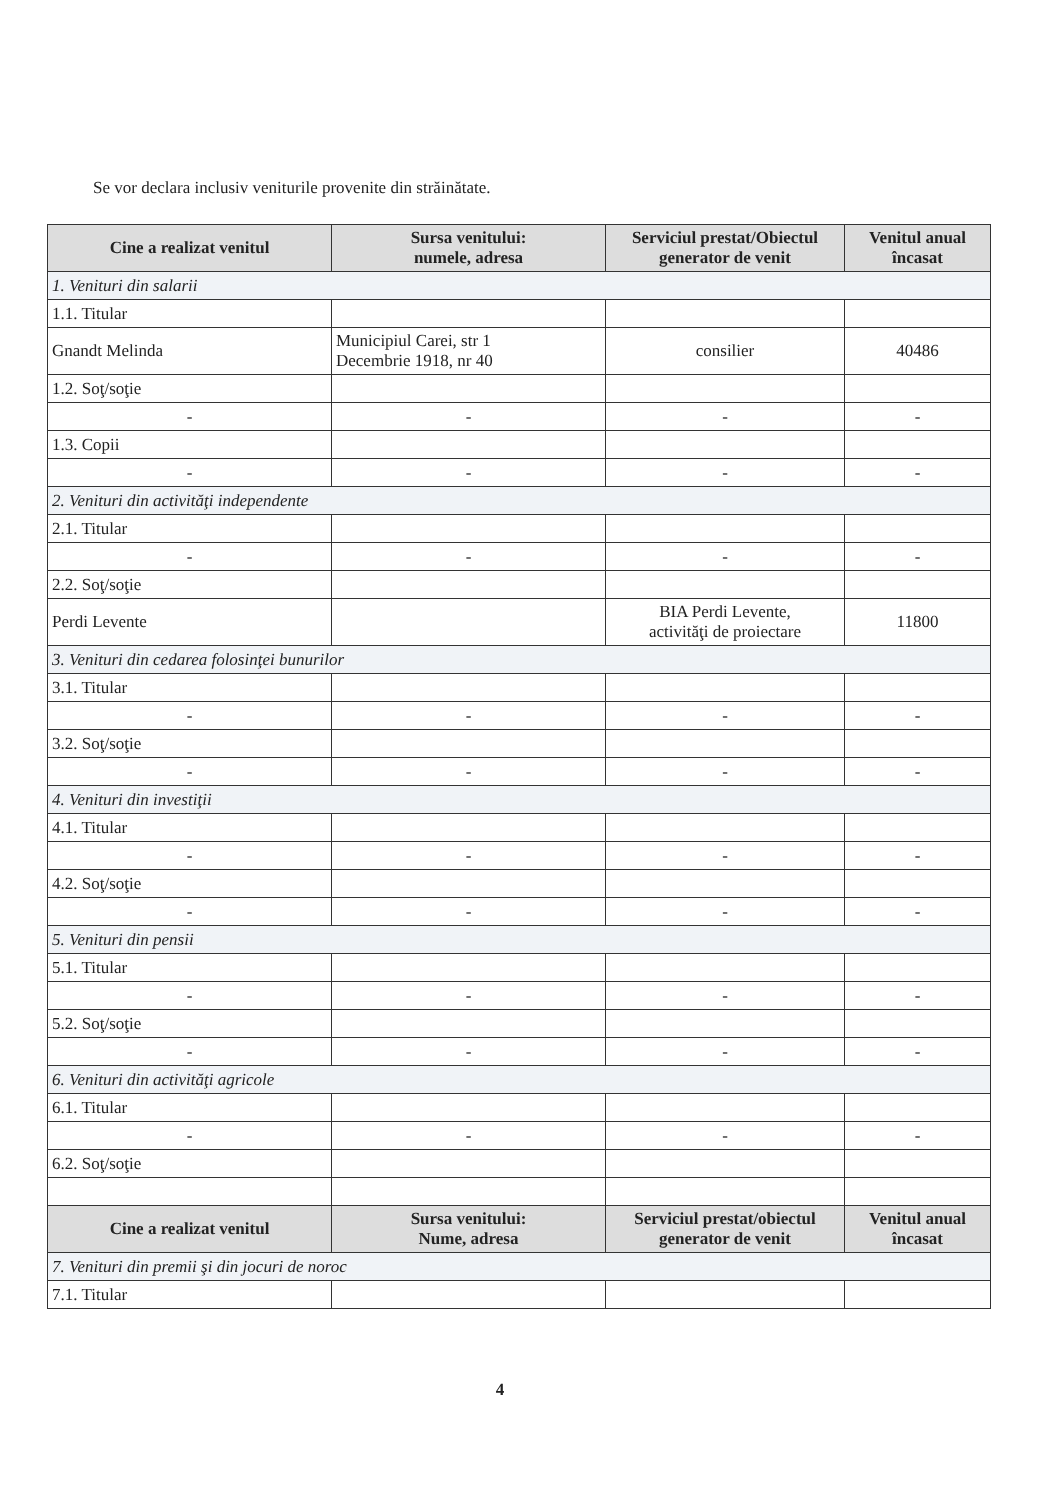Se vor declara inclusiv veniturile provenite din străinătate.
| Cine a realizat venitul | Sursa venitului: numele, adresa | Serviciul prestat/Obiectul generator de venit | Venitul anual încasat |
| --- | --- | --- | --- |
| 1. Venituri din salarii | | | |
| 1.1. Titular | | | |
| Gnandt Melinda | Municipiul Carei, str 1 Decembrie 1918, nr 40 | consilier | 40486 |
| 1.2. Soţ/soţie | | | |
| - | - | - | - |
| 1.3. Copii | | | |
| - | - | - | - |
| 2. Venituri din activităţi independente | | | |
| 2.1. Titular | | | |
| - | - | - | - |
| 2.2. Soţ/soţie | | | |
| Perdi Levente | | BIA Perdi Levente, activităţi de proiectare | 11800 |
| 3. Venituri din cedarea folosinţei bunurilor | | | |
| 3.1. Titular | | | |
| - | - | - | - |
| 3.2. Soţ/soţie | | | |
| - | - | - | - |
| 4. Venituri din investiţii | | | |
| 4.1. Titular | | | |
| - | - | - | - |
| 4.2. Soţ/soţie | | | |
| - | - | - | - |
| 5. Venituri din pensii | | | |
| 5.1. Titular | | | |
| - | - | - | - |
| 5.2. Soţ/soţie | | | |
| - | - | - | - |
| 6. Venituri din activităţi agricole | | | |
| 6.1. Titular | | | |
| - | - | - | - |
| 6.2. Soţ/soţie | | | |
| Cine a realizat venitul | Sursa venitului: Nume, adresa | Serviciul prestat/obiectul generator de venit | Venitul anual încasat |
| 7. Venituri din premii şi din jocuri de noroc | | | |
| 7.1. Titular | | | |
4